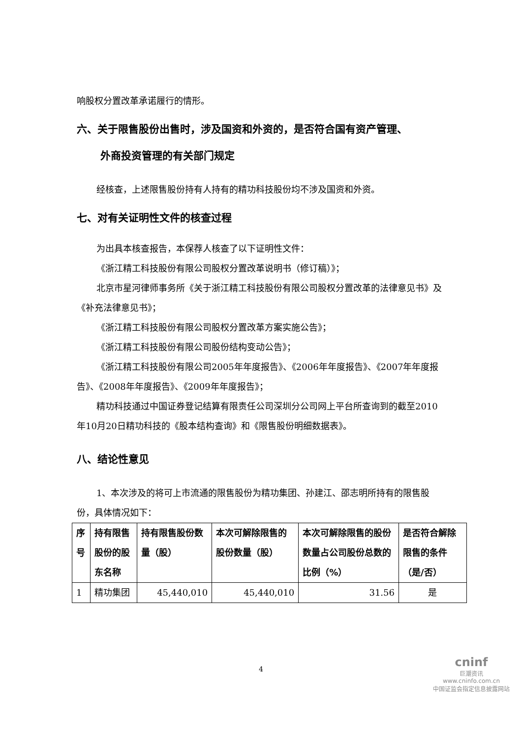响股权分置改革承诺履行的情形。
六、关于限售股份出售时，涉及国资和外资的，是否符合国有资产管理、
外商投资管理的有关部门规定
经核查，上述限售股份持有人持有的精功科技股份均不涉及国资和外资。
七、对有关证明性文件的核查过程
为出具本核查报告，本保荐人核查了以下证明性文件：
《浙江精工科技股份有限公司股权分置改革说明书（修订稿）》；
北京市星河律师事务所《关于浙江精工科技股份有限公司股权分置改革的法律意见书》及《补充法律意见书》；
《浙江精工科技股份有限公司股权分置改革方案实施公告》；
《浙江精工科技股份有限公司股份结构变动公告》；
《浙江精工科技股份有限公司2005年年度报告》、《2006年年度报告》、《2007年年度报告》、《2008年年度报告》、《2009年年度报告》；
精功科技通过中国证券登记结算有限责任公司深圳分公司网上平台所查询到的截至2010年10月20日精功科技的《股本结构查询》和《限售股份明细数据表》。
八、结论性意见
1、本次涉及的将可上市流通的限售股份为精功集团、孙建江、邵志明所持有的限售股份，具体情况如下：
| 序号 | 持有限售股份的股东名称 | 持有限售股份数量（股） | 本次可解除限售的股份数量（股） | 本次可解除限售的股份数量占公司股份总数的比例（%） | 是否符合解除限售的条件（是/否） |
| --- | --- | --- | --- | --- | --- |
| 1 | 精功集团 | 45,440,010 | 45,440,010 | 31.56 | 是 |
4
cninf
巨潮资讯
www.cninfo.com.cn
中国证监会指定信息披露网站